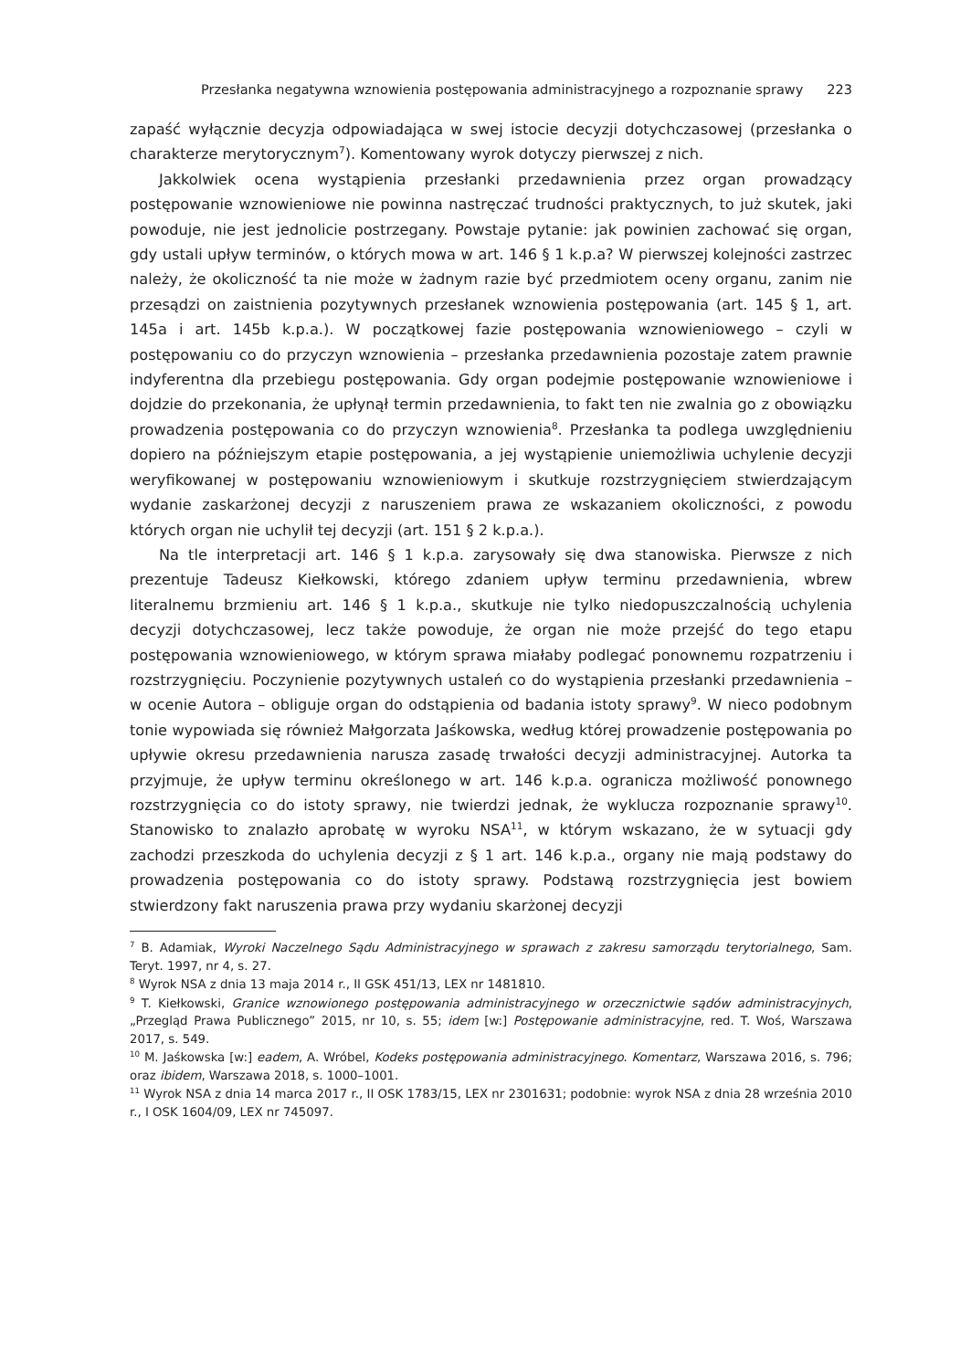Przesłanka negatywna wznowienia postępowania administracyjnego a rozpoznanie sprawy 223
zapaść wyłącznie decyzja odpowiadająca w swej istocie decyzji dotychczasowej (przesłanka o charakterze merytorycznym<sup>7</sup>). Komentowany wyrok dotyczy pierwszej z nich.
Jakkolwiek ocena wystąpienia przesłanki przedawnienia przez organ prowadzący postępowanie wznowieniowe nie powinna nastręczać trudności praktycznych, to już skutek, jaki powoduje, nie jest jednolicie postrzegany. Powstaje pytanie: jak powinien zachować się organ, gdy ustali upływ terminów, o których mowa w art. 146 § 1 k.p.a? W pierwszej kolejności zastrzec należy, że okoliczność ta nie może w żadnym razie być przedmiotem oceny organu, zanim nie przesądzi on zaistnienia pozytywnych przesłanek wznowienia postępowania (art. 145 § 1, art. 145a i art. 145b k.p.a.). W początkowej fazie postępowania wznowieniowego – czyli w postępowaniu co do przyczyn wznowienia – przesłanka przedawnienia pozostaje zatem prawnie indyferentna dla przebiegu postępowania. Gdy organ podejmie postępowanie wznowieniowe i dojdzie do przekonania, że upłynął termin przedawnienia, to fakt ten nie zwalnia go z obowiązku prowadzenia postępowania co do przyczyn wznowienia<sup>8</sup>. Przesłanka ta podlega uwzględnieniu dopiero na późniejszym etapie postępowania, a jej wystąpienie uniemożliwia uchylenie decyzji weryfikowanej w postępowaniu wznowieniowym i skutkuje rozstrzygnięciem stwierdzającym wydanie zaskarżonej decyzji z naruszeniem prawa ze wskazaniem okoliczności, z powodu których organ nie uchylił tej decyzji (art. 151 § 2 k.p.a.).
Na tle interpretacji art. 146 § 1 k.p.a. zarysowały się dwa stanowiska. Pierwsze z nich prezentuje Tadeusz Kiełkowski, którego zdaniem upływ terminu przedawnienia, wbrew literalnemu brzmieniu art. 146 § 1 k.p.a., skutkuje nie tylko niedopuszczalnością uchylenia decyzji dotychczasowej, lecz także powoduje, że organ nie może przejść do tego etapu postępowania wznowieniowego, w którym sprawa miałaby podlegać ponownemu rozpatrzeniu i rozstrzygnięciu. Poczynienie pozytywnych ustaleń co do wystąpienia przesłanki przedawnienia – w ocenie Autora – obliguje organ do odstąpienia od badania istoty sprawy<sup>9</sup>. W nieco podobnym tonie wypowiada się również Małgorzata Jaśkowska, według której prowadzenie postępowania po upływie okresu przedawnienia narusza zasadę trwałości decyzji administracyjnej. Autorka ta przyjmuje, że upływ terminu określonego w art. 146 k.p.a. ogranicza możliwość ponownego rozstrzygnięcia co do istoty sprawy, nie twierdzi jednak, że wyklucza rozpoznanie sprawy<sup>10</sup>. Stanowisko to znalazło aprobatę w wyroku NSA<sup>11</sup>, w którym wskazano, że w sytuacji gdy zachodzi przeszkoda do uchylenia decyzji z § 1 art. 146 k.p.a., organy nie mają podstawy do prowadzenia postępowania co do istoty sprawy. Podstawą rozstrzygnięcia jest bowiem stwierdzony fakt naruszenia prawa przy wydaniu skarżonej decyzji
<sup>7</sup> B. Adamiak, Wyroki Naczelnego Sądu Administracyjnego w sprawach z zakresu samorządu terytorialnego, Sam. Teryt. 1997, nr 4, s. 27.
<sup>8</sup> Wyrok NSA z dnia 13 maja 2014 r., II GSK 451/13, LEX nr 1481810.
<sup>9</sup> T. Kiełkowski, Granice wznowionego postępowania administracyjnego w orzecznictwie sądów administracyjnych, „Przegląd Prawa Publicznego” 2015, nr 10, s. 55; idem [w:] Postępowanie administracyjne, red. T. Woś, Warszawa 2017, s. 549.
<sup>10</sup> M. Jaśkowska [w:] eadem, A. Wróbel, Kodeks postępowania administracyjnego. Komentarz, Warszawa 2016, s. 796; oraz ibidem, Warszawa 2018, s. 1000–1001.
<sup>11</sup> Wyrok NSA z dnia 14 marca 2017 r., II OSK 1783/15, LEX nr 2301631; podobnie: wyrok NSA z dnia 28 września 2010 r., I OSK 1604/09, LEX nr 745097.